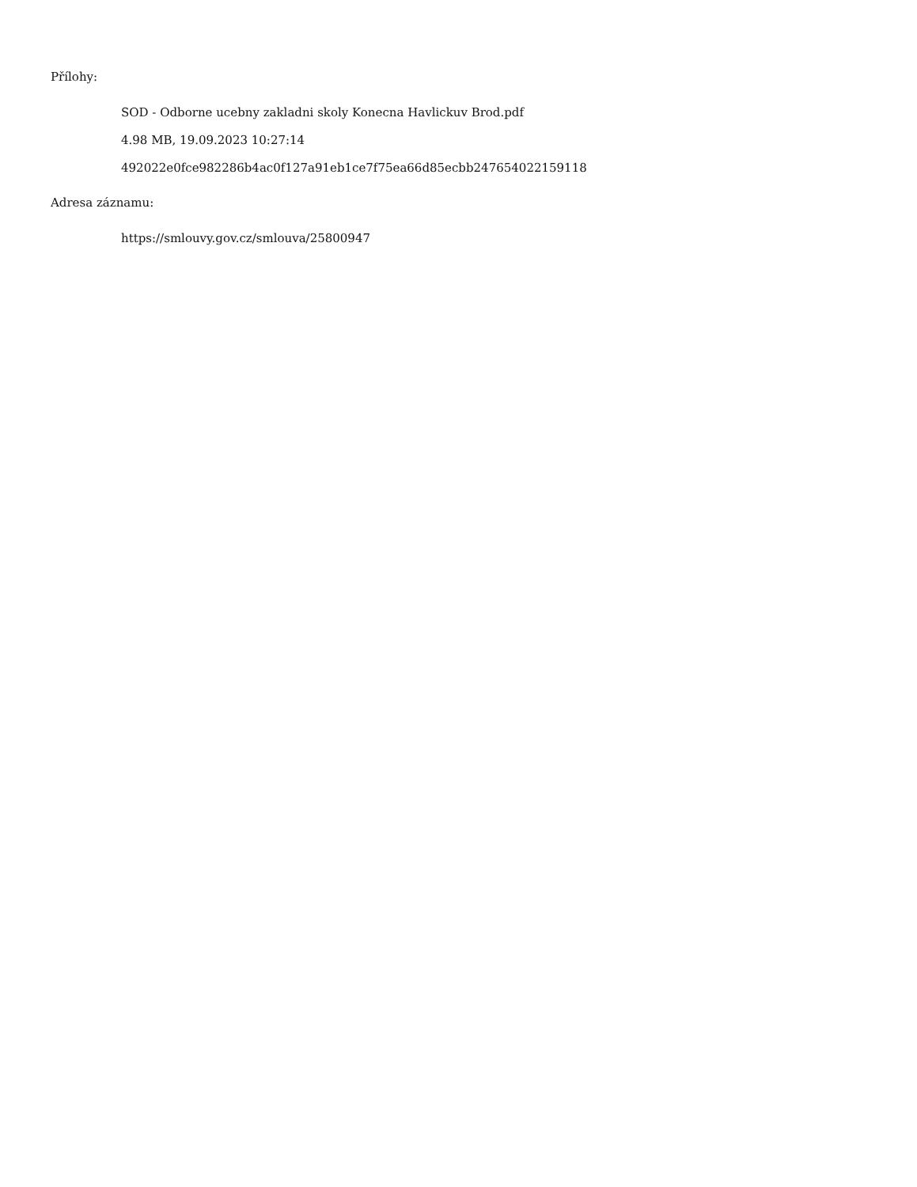Přílohy:
SOD - Odborne ucebny zakladni skoly Konecna Havlickuv Brod.pdf
4.98 MB, 19.09.2023 10:27:14
492022e0fce982286b4ac0f127a91eb1ce7f75ea66d85ecbb247654022159118
Adresa záznamu:
https://smlouvy.gov.cz/smlouva/25800947